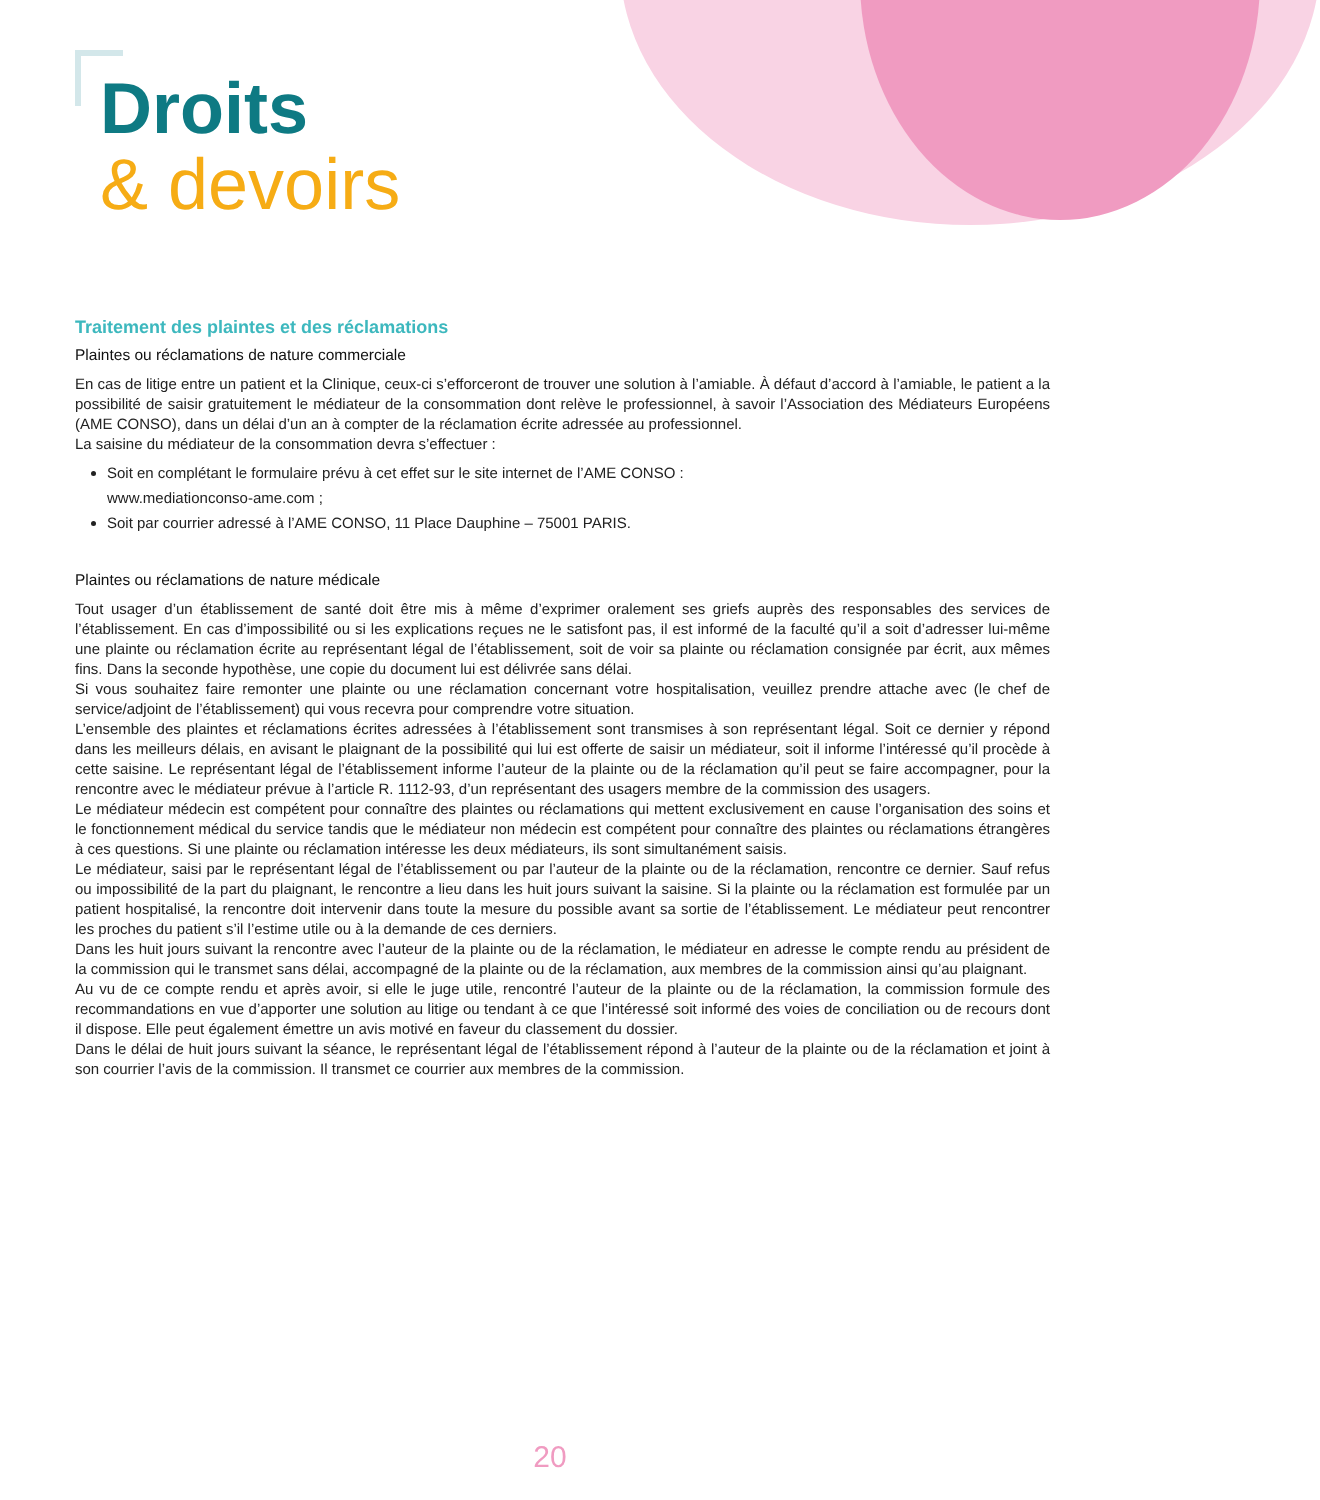Droits
& devoirs
Traitement des plaintes et des réclamations
Plaintes ou réclamations de nature commerciale
En cas de litige entre un patient et la Clinique, ceux-ci s’efforceront de trouver une solution à l’amiable. À défaut d’accord à l’amiable, le patient a la possibilité de saisir gratuitement le médiateur de la consommation dont relève le professionnel, à savoir l’Association des Médiateurs Européens (AME CONSO), dans un délai d’un an à compter de la réclamation écrite adressée au professionnel.
La saisine du médiateur de la consommation devra s’effectuer :
Soit en complétant le formulaire prévu à cet effet sur le site internet de l’AME CONSO :
www.mediationconso-ame.com ;
Soit par courrier adressé à l’AME CONSO, 11 Place Dauphine – 75001 PARIS.
Plaintes ou réclamations de nature médicale
Tout usager d’un établissement de santé doit être mis à même d’exprimer oralement ses griefs auprès des responsables des services de l’établissement. En cas d’impossibilité ou si les explications reçues ne le satisfont pas, il est informé de la faculté qu’il a soit d’adresser lui-même une plainte ou réclamation écrite au représentant légal de l’établissement, soit de voir sa plainte ou réclamation consignée par écrit, aux mêmes fins. Dans la seconde hypothèse, une copie du document lui est délivrée sans délai.
Si vous souhaitez faire remonter une plainte ou une réclamation concernant votre hospitalisation, veuillez prendre attache avec (le chef de service/adjoint de l’établissement) qui vous recevra pour comprendre votre situation.
L’ensemble des plaintes et réclamations écrites adressées à l’établissement sont transmises à son représentant légal. Soit ce dernier y répond dans les meilleurs délais, en avisant le plaignant de la possibilité qui lui est offerte de saisir un médiateur, soit il informe l’intéressé qu’il procède à cette saisine. Le représentant légal de l’établissement informe l’auteur de la plainte ou de la réclamation qu’il peut se faire accompagner, pour la rencontre avec le médiateur prévue à l’article R. 1112-93, d’un représentant des usagers membre de la commission des usagers.
Le médiateur médecin est compétent pour connaître des plaintes ou réclamations qui mettent exclusivement en cause l’organisation des soins et le fonctionnement médical du service tandis que le médiateur non médecin est compétent pour connaître des plaintes ou réclamations étrangères à ces questions. Si une plainte ou réclamation intéresse les deux médiateurs, ils sont simultanément saisis.
Le médiateur, saisi par le représentant légal de l’établissement ou par l’auteur de la plainte ou de la réclamation, rencontre ce dernier. Sauf refus ou impossibilité de la part du plaignant, le rencontre a lieu dans les huit jours suivant la saisine. Si la plainte ou la réclamation est formulée par un patient hospitalisé, la rencontre doit intervenir dans toute la mesure du possible avant sa sortie de l’établissement. Le médiateur peut rencontrer les proches du patient s’il l’estime utile ou à la demande de ces derniers.
Dans les huit jours suivant la rencontre avec l’auteur de la plainte ou de la réclamation, le médiateur en adresse le compte rendu au président de la commission qui le transmet sans délai, accompagné de la plainte ou de la réclamation, aux membres de la commission ainsi qu’au plaignant.
Au vu de ce compte rendu et après avoir, si elle le juge utile, rencontré l’auteur de la plainte ou de la réclamation, la commission formule des recommandations en vue d’apporter une solution au litige ou tendant à ce que l’intéressé soit informé des voies de conciliation ou de recours dont il dispose. Elle peut également émettre un avis motivé en faveur du classement du dossier.
Dans le délai de huit jours suivant la séance, le représentant légal de l’établissement répond à l’auteur de la plainte ou de la réclamation et joint à son courrier l’avis de la commission. Il transmet ce courrier aux membres de la commission.
20